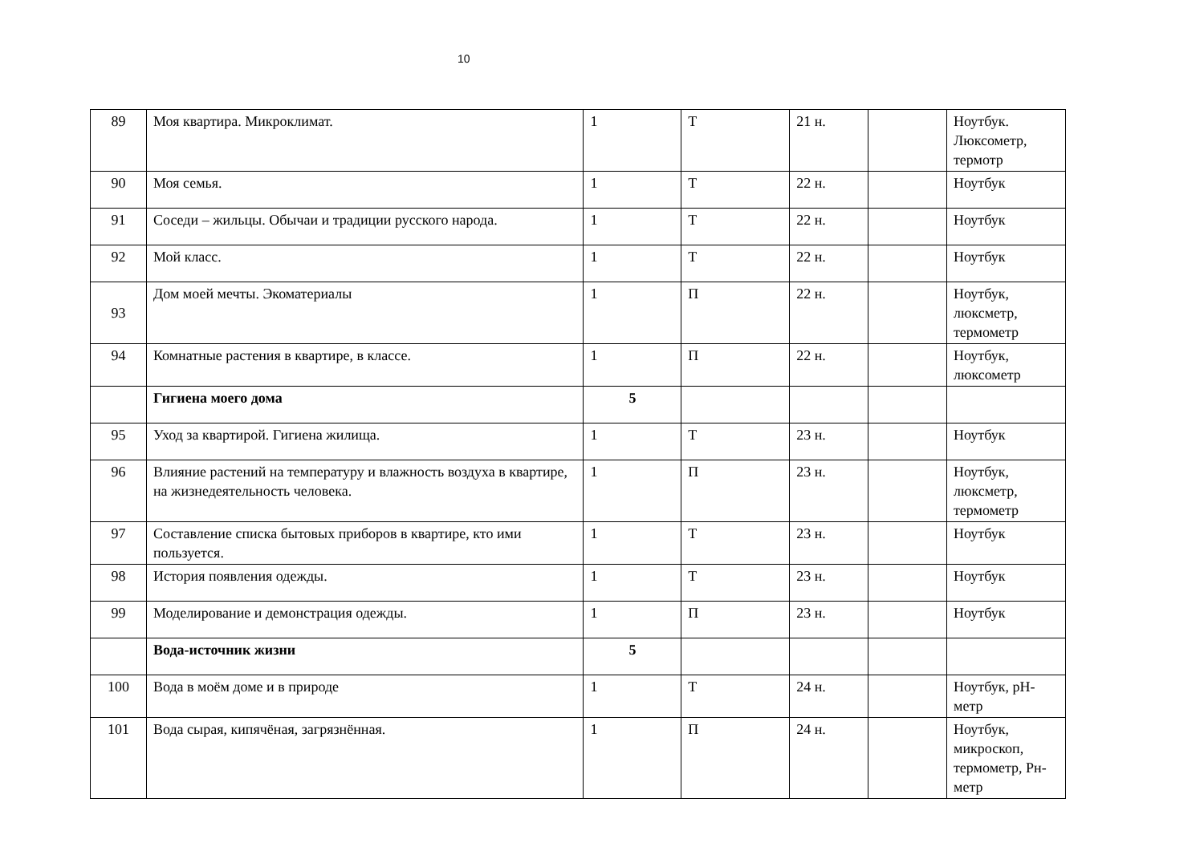10
| 89 | Моя квартира. Микроклимат. | 1 | Т | 21 н. | | Ноутбук. Люксометр, термотр |
| 90 | Моя семья. | 1 | Т | 22 н. | | Ноутбук |
| 91 | Соседи – жильцы. Обычаи и традиции русского народа. | 1 | Т | 22 н. | | Ноутбук |
| 92 | Мой класс. | 1 | Т | 22 н. | | Ноутбук |
| 93 | Дом моей мечты. Экоматериалы | 1 | П | 22 н. | | Ноутбук, люксметр, термометр |
| 94 | Комнатные растения в квартире, в классе. | 1 | П | 22 н. | | Ноутбук, люксометр |
| | Гигиена моего дома | 5 | | | | |
| 95 | Уход за квартирой. Гигиена жилища. | 1 | Т | 23 н. | | Ноутбук |
| 96 | Влияние растений на температуру и влажность воздуха в квартире, на жизнедеятельность человека. | 1 | П | 23 н. | | Ноутбук, люксметр, термометр |
| 97 | Составление списка бытовых приборов в квартире, кто ими пользуется. | 1 | Т | 23 н. | | Ноутбук |
| 98 | История появления одежды. | 1 | Т | 23 н. | | Ноутбук |
| 99 | Моделирование и демонстрация одежды. | 1 | П | 23 н. | | Ноутбук |
| | Вода-источник жизни | 5 | | | | |
| 100 | Вода в моём доме и в природе | 1 | Т | 24 н. | | Ноутбук, pH-метр |
| 101 | Вода сырая, кипячёная, загрязнённая. | 1 | П | 24 н. | | Ноутбук, микроскоп, термометр, Рн-метр |